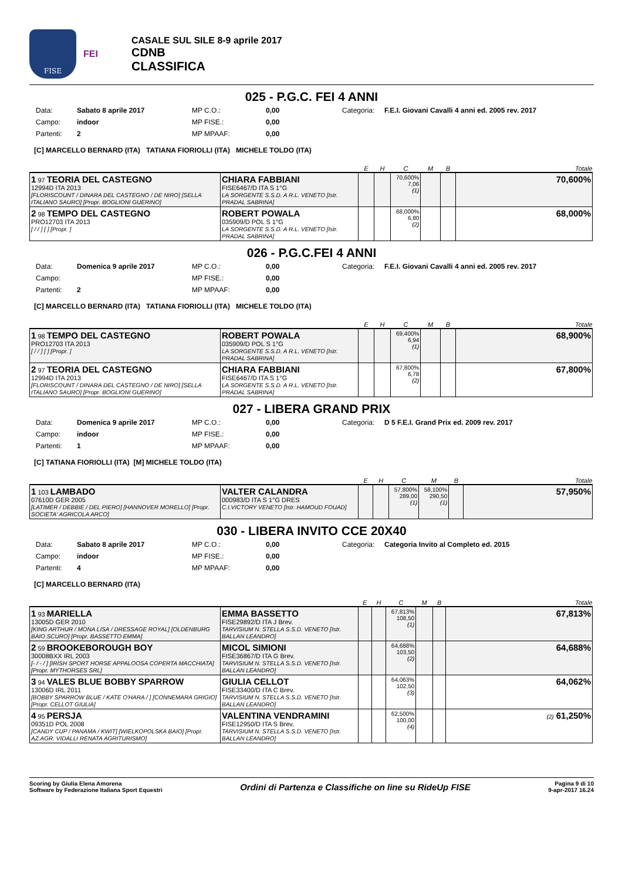FISE
FEI
CASALE SUL SILE 8-9 aprile 2017
CDNB
CLASSIFICA
025 - P.G.C. FEI 4 ANNI
Data: Sabato 8 aprile 2017 MP C.O.: 0,00 Categoria: F.E.I. Giovani Cavalli 4 anni ed. 2005 rev. 2017 Campo: indoor MP FISE.: 0,00 Partenti: 2 MP MPAAF: 0,00
[C] MARCELLO BERNARD (ITA) TATIANA FIORIOLLI (ITA) MICHELE TOLDO (ITA)
| | | E | H | C | M | B | Totale |
| --- | --- | --- | --- | --- | --- | --- | --- |
| 1 97 TEORIA DEL CASTEGNO 12994D ITA 2013 [FLORISCOUNT / DINARA DEL CASTEGNO / DE NIRO] [SELLA ITALIANO SAURO] [Propr. BOGLIONI GUERINO] | CHIARA FABBIANI FISE6467/D ITA S 1°G LA SORGENTE S.S.D. A R.L. VENETO [Istr. PRADAL SABRINA] | | | 70,600% 7,06 (1) | | | 70,600% |
| 2 98 TEMPO DEL CASTEGNO PRO12703 ITA 2013 [ / / ] [ ] [Propr. ] | ROBERT POWALA 035909/D POL S 1°G LA SORGENTE S.S.D. A R.L. VENETO [Istr. PRADAL SABRINA] | | | 68,000% 6,80 (2) | | | 68,000% |
026 - P.G.C.FEI 4 ANNI
Data: Domenica 9 aprile 2017 MP C.O.: 0,00 Categoria: F.E.I. Giovani Cavalli 4 anni ed. 2005 rev. 2017 Campo: MP FISE.: 0,00 Partenti: 2 MP MPAAF: 0,00
[C] MARCELLO BERNARD (ITA) TATIANA FIORIOLLI (ITA) MICHELE TOLDO (ITA)
| | | E | H | C | M | B | Totale |
| --- | --- | --- | --- | --- | --- | --- | --- |
| 1 98 TEMPO DEL CASTEGNO PRO12703 ITA 2013 [ / / ] [ ] [Propr. ] | ROBERT POWALA 035909/D POL S 1°G LA SORGENTE S.S.D. A R.L. VENETO [Istr. PRADAL SABRINA] | | | 69,400% 6,94 (1) | | | 68,900% |
| 2 97 TEORIA DEL CASTEGNO 12994D ITA 2013 [FLORISCOUNT / DINARA DEL CASTEGNO / DE NIRO] [SELLA ITALIANO SAURO] [Propr. BOGLIONI GUERINO] | CHIARA FABBIANI FISE6467/D ITA S 1°G LA SORGENTE S.S.D. A R.L. VENETO [Istr. PRADAL SABRINA] | | | 67,800% 6,78 (2) | | | 67,800% |
027 - LIBERA GRAND PRIX
Data: Domenica 9 aprile 2017 MP C.O.: 0,00 Categoria: D 5 F.E.I. Grand Prix ed. 2009 rev. 2017 Campo: indoor MP FISE.: 0,00 Partenti: 1 MP MPAAF: 0,00
[C] TATIANA FIORIOLLI (ITA) [M] MICHELE TOLDO (ITA)
| | | E | H | C | M | B | Totale |
| --- | --- | --- | --- | --- | --- | --- | --- |
| 1 103 LAMBADO 07610D GER 2005 [LATIMER / DEBBIE / DEL PIERO] [HANNOVER MORELLO] [Propr. SOCIETA' AGRICOLA ARCO] | VALTER CALANDRA 000983/D ITA S 1°G DRES C.I.VICTORY VENETO [Istr. HAMOUD FOUAD] | | | 57,800% 289,00 (1) | 58,100% 290,50 (1) | | 57,950% |
030 - LIBERA INVITO CCE 20X40
Data: Sabato 8 aprile 2017 MP C.O.: 0,00 Categoria: Categoria Invito al Completo ed. 2015 Campo: indoor MP FISE.: 0,00 Partenti: 4 MP MPAAF: 0,00
[C] MARCELLO BERNARD (ITA)
| | | E | H | C | M | B | Totale |
| --- | --- | --- | --- | --- | --- | --- | --- |
| 1 93 MARIELLA 13005D GER 2010 [KING ARTHUR / MONA LISA / DRESSAGE ROYAL] [OLDENBURG BAIO SCURO] [Propr. BASSETTO EMMA] | EMMA BASSETTO FISE29892/D ITA J Brev. TARVISIUM N. STELLA S.S.D. VENETO [Istr. BALLAN LEANDRO] | | | 67,813% 108,50 (1) | | | 67,813% |
| 2 59 BROOKEBOROUGH BOY 30008BXX IRL 2003 [- / - / ] [IRISH SPORT HORSE APPALOOSA COPERTA MACCHIATA] [Propr. MYTHORSES SRL] | MICOL SIMIONI FISE36867/D ITA G Brev. TARVISIUM N. STELLA S.S.D. VENETO [Istr. BALLAN LEANDRO] | | | 64,688% 103,50 (2) | | | 64,688% |
| 3 94 VALES BLUE BOBBY SPARROW 13006D IRL 2011 [BOBBY SPARROW BLUE / KATE O'HARA / ] [CONNEMARA GRIGIO] [Propr. CELLOT GIULIA] | GIULIA CELLOT FISE33400/D ITA C Brev. TARVISIUM N. STELLA S.S.D. VENETO [Istr. BALLAN LEANDRO] | | | 64,063% 102,50 (3) | | | 64,062% |
| 4 95 PERSJA 09351D POL 2008 [CANDY CUP / PANAMA / KWIT] [WIELKOPOLSKA BAIO] [Propr. AZ.AGR. VIDALLI RENATA AGRITURISMO] | VALENTINA VENDRAMINI FISE12950/D ITA S Brev. TARVISIUM N. STELLA S.S.D. VENETO [Istr. BALLAN LEANDRO] | | | 62,500% 100,00 (4) | | | (2) 61,250% |
Scoring by Giulia Elena Amorena
Software by Federazione Italiana Sport Equestri
Ordini di Partenza e Classifiche on line su RideUp FISE
Pagina 9 di 10
9-apr-2017 16.24